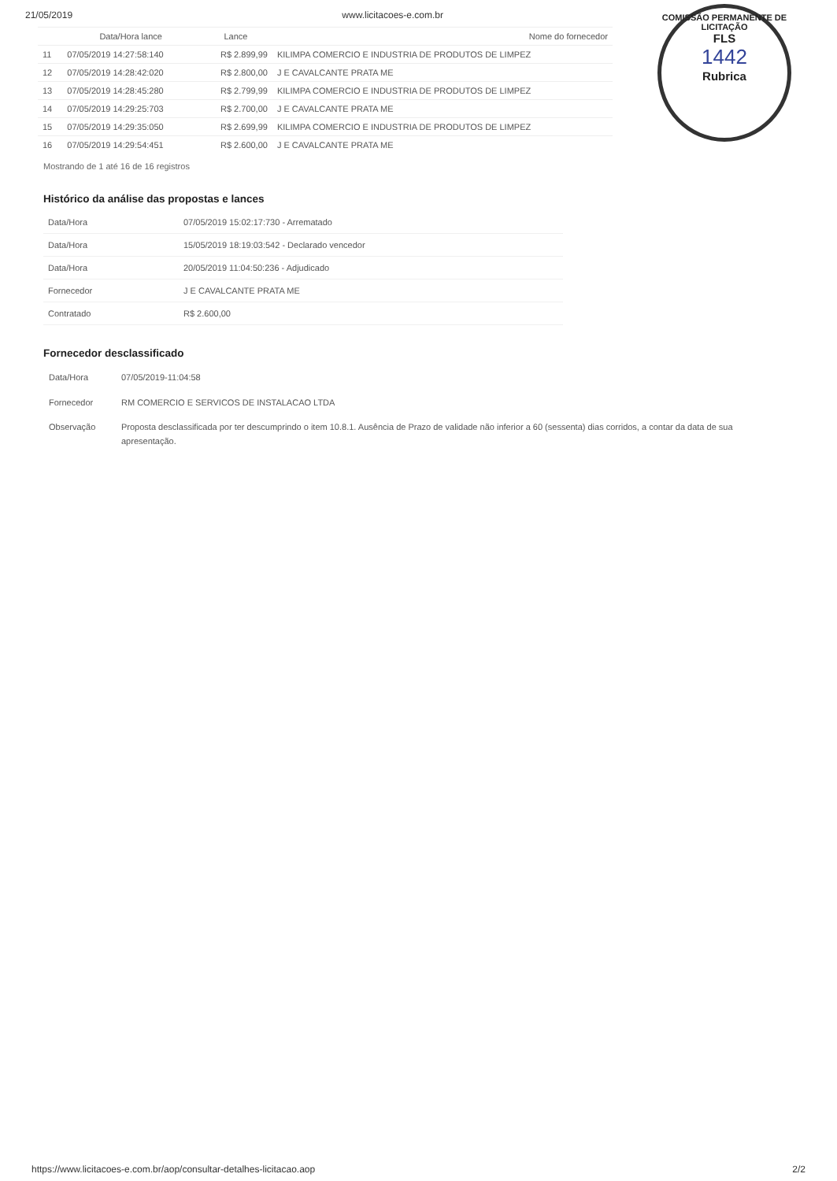21/05/2019 www.licitacoes-e.com.br
| | Data/Hora lance | Lance | Nome do fornecedor |
| --- | --- | --- | --- |
| 11 | 07/05/2019 14:27:58:140 | R$ 2.899,99 | KILIMPA COMERCIO E INDUSTRIA DE PRODUTOS DE LIMPEZ |
| 12 | 07/05/2019 14:28:42:020 | R$ 2.800,00 | J E CAVALCANTE PRATA ME |
| 13 | 07/05/2019 14:28:45:280 | R$ 2.799,99 | KILIMPA COMERCIO E INDUSTRIA DE PRODUTOS DE LIMPEZ |
| 14 | 07/05/2019 14:29:25:703 | R$ 2.700,00 | J E CAVALCANTE PRATA ME |
| 15 | 07/05/2019 14:29:35:050 | R$ 2.699,99 | KILIMPA COMERCIO E INDUSTRIA DE PRODUTOS DE LIMPEZ |
| 16 | 07/05/2019 14:29:54:451 | R$ 2.600,00 | J E CAVALCANTE PRATA ME |
Mostrando de 1 até 16 de 16 registros
COMISSÃO PERMANENTE DE LICITAÇÃO
FLS
1442
Rubrica
Histórico da análise das propostas e lances
| Data/Hora | 07/05/2019 15:02:17:730 - Arrematado |
| Data/Hora | 15/05/2019 18:19:03:542 - Declarado vencedor |
| Data/Hora | 20/05/2019 11:04:50:236 - Adjudicado |
| Fornecedor | J E CAVALCANTE PRATA ME |
| Contratado | R$ 2.600,00 |
Fornecedor desclassificado
| Data/Hora | 07/05/2019-11:04:58 |
| Fornecedor | RM COMERCIO E SERVICOS DE INSTALACAO LTDA |
| Observação | Proposta desclassificada por ter descumprindo o item 10.8.1. Ausência de Prazo de validade não inferior a 60 (sessenta) dias corridos, a contar da data de sua apresentação. |
https://www.licitacoes-e.com.br/aop/consultar-detalhes-licitacao.aop 2/2